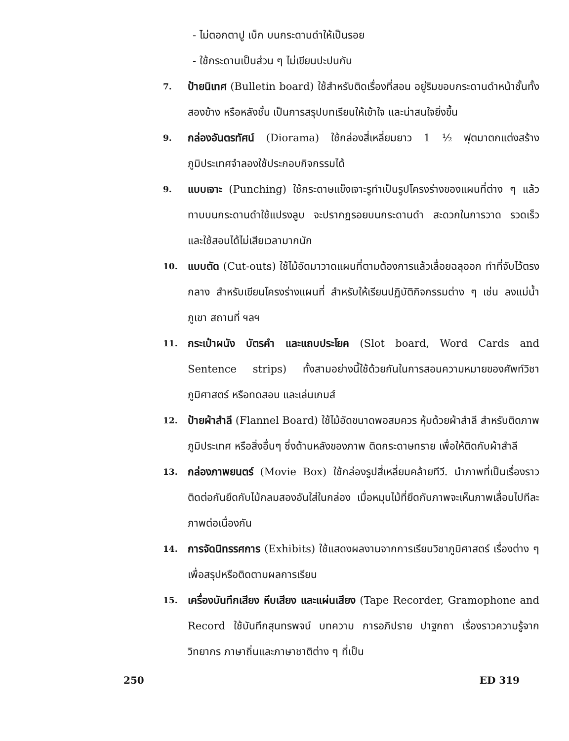- ไม่ตอกตาปู เบ็ก บนกระดานดำให้เป็นรอย
- ใช้กระดานเป็นส่วน ๆ ไม่เขียนปะปนกัน
7. ป้ายนิเทศ (Bulletin board) ใช้สำหรับติดเรื่องที่สอน อยู่ริมขอบกระดานดำหน้าชั้นทั้งสองข้าง หรือหลังชั้น เป็นการสรุปบทเรียนให้เข้าใจ และน่าสนใจยิ่งขึ้น
9. กล่องอันตรทัศน์ (Diorama) ใช้กล่องสี่เหลี่ยมยาว 1 ½ ฟุตมาตกแต่งสร้างภูมิประเทศจำลองใช้ประกอบกิจกรรมได้
9. แบบเจาะ (Punching) ใช้กระดาษแข็งเจาะรูทำเป็นรูปโครงร่างของแผนที่ต่าง ๆ แล้วทาบบนกระดานดำใช้แปรงลูบ จะปรากฏรอยบนกระดานดำ สะดวกในการวาด รวดเร็ว และใช้สอนได้ไม่เสียเวลามากนัก
10. แบบตัด (Cut-outs) ใช้ไม้อัดมาวาดแผนที่ตามต้องการแล้วเลื่อยฉลุออก ทำที่จับไว้ตรงกลาง สำหรับเขียนโครงร่างแผนที่ สำหรับให้เรียนปฏิบัติกิจกรรมต่าง ๆ เช่น ลงแม่น้ำ ภูเขา สถานที่ ฯลฯ
11. กระเป๋าผนัง บัตรคำ และแถบประโยค (Slot board, Word Cards and Sentence strips) ทั้งสามอย่างนี้ใช้ด้วยกันในการสอนความหมายของศัพท์วิชาภูมิศาสตร์ หรือทดสอบ และเล่นเกมส์
12. ป้ายผ้าสำลี (Flannel Board) ใช้ไม้อัดขนาดพอสมควร หุ้มด้วยผ้าสำลี สำหรับติดภาพภูมิประเทศ หรือสิ่งอื่นๆ ซึ่งด้านหลังของภาพ ติดกระดาษทราย เพื่อให้ติดกับผ้าสำลี
13. กล่องภาพยนตร์ (Movie Box) ใช้กล่องรูปสี่เหลี่ยมคล้ายทีวี. นำภาพที่เป็นเรื่องราวติดต่อกันยึดกับไม้กลมสองอันใส่ในกล่อง เมื่อหมุนไม้ที่ยึดกับภาพจะเห็นภาพเลื่อนไปทีละภาพต่อเนื่องกัน
14. การจัดนิทรรศการ (Exhibits) ใช้แสดงผลงานจากการเรียนวิชาภูมิศาสตร์ เรื่องต่าง ๆ เพื่อสรุปหรือติดตามผลการเรียน
15. เครื่องบันทึกเสียง หีบเสียง และแผ่นเสียง (Tape Recorder, Gramophone and Record ใช้บันทึกสุนทรพจน์ บทความ การอภิปราย ปาฐกถา เรื่องราวความรู้จากวิทยากร ภาษาถิ่นและภาษาชาติต่าง ๆ ที่เป็น
250 ED 319